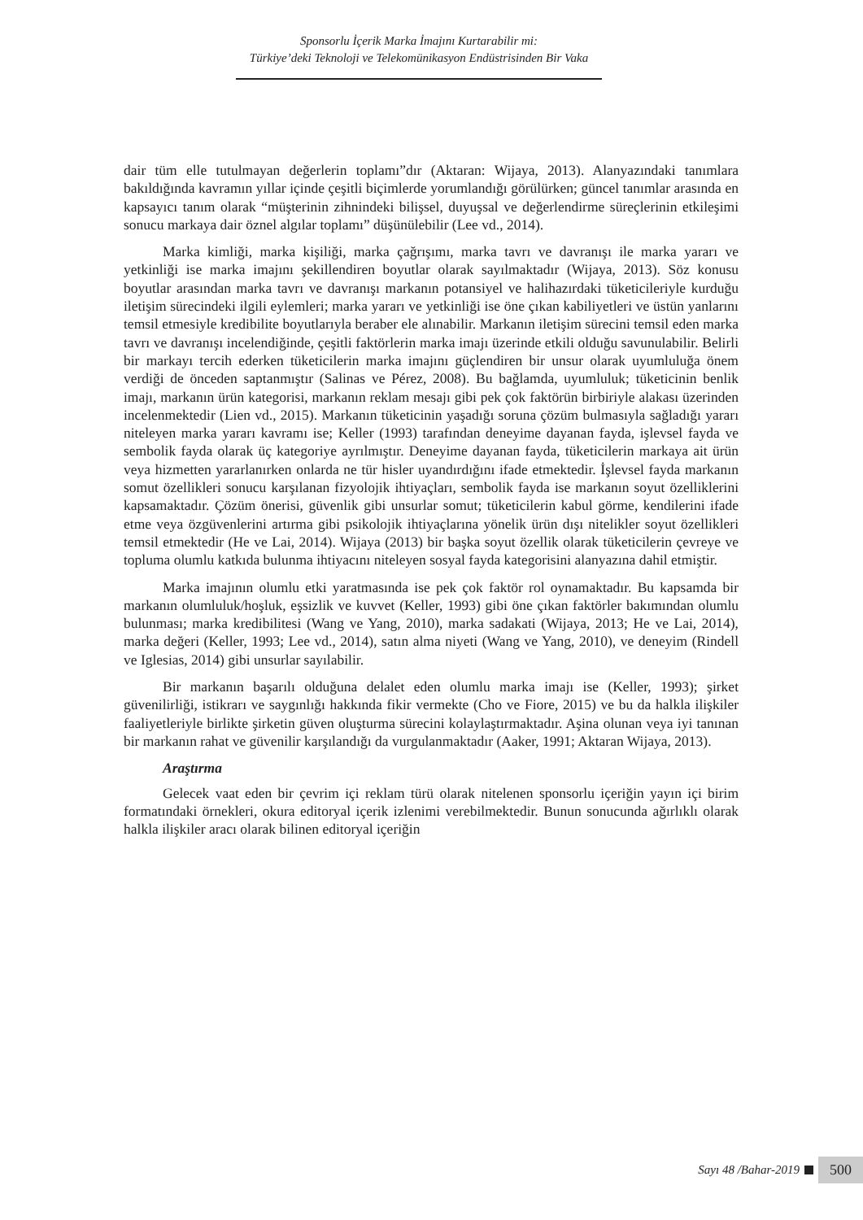Sponsorlu İçerik Marka İmajını Kurtarabilir mi:
Türkiye’deki Teknoloji ve Telekomünikasyon Endüstrisinden Bir Vaka
dair tüm elle tutulmayan değerlerin toplamı”dır (Aktaran: Wijaya, 2013). Alanyazındaki tanımlara bakıldığında kavramın yıllar içinde çeşitli biçimlerde yorumlandığı görülürken; güncel tanımlar arasında en kapsayıcı tanım olarak “müşterinin zihnindeki bilişsel, duyuşsal ve değerlendirme süreçlerinin etkileşimi sonucu markaya dair öznel algılar toplamı” düşünülebilir (Lee vd., 2014).
Marka kimliği, marka kişiliği, marka çağrışımı, marka tavrı ve davranışı ile marka yararı ve yetkinliği ise marka imajını şekillendiren boyutlar olarak sayılmaktadır (Wijaya, 2013). Söz konusu boyutlar arasından marka tavrı ve davranışı markanın potansiyel ve halihazırdaki tüketicileriyle kurduğu iletişim sürecindeki ilgili eylemleri; marka yararı ve yetkinliği ise öne çıkan kabiliyetleri ve üstün yanlarını temsil etmesiyle kredibilite boyutlarıyla beraber ele alınabilir. Markanın iletişim sürecini temsil eden marka tavrı ve davranışı incelendiğinde, çeşitli faktörlerin marka imajı üzerinde etkili olduğu savunulabilir. Belirli bir markayı tercih ederken tüketicilerin marka imajını güçlendiren bir unsur olarak uyumluluğa önem verdiği de önceden saptanmıştır (Salinas ve Pérez, 2008). Bu bağlamda, uyumluluk; tüketicinin benlik imajı, markanın ürün kategorisi, markanın reklam mesajı gibi pek çok faktörün birbiriyle alakası üzerinden incelenmektedir (Lien vd., 2015). Markanın tüketicinin yaşadığı soruna çözüm bulmasıyla sağladığı yararı niteleyen marka yararı kavramı ise; Keller (1993) tarafından deneyime dayanan fayda, işlevsel fayda ve sembolik fayda olarak üç kategoriye ayrılmıştır. Deneyime dayanan fayda, tüketicilerin markaya ait ürün veya hizmetten yararlanırken onlarda ne tür hisler uyandırdığını ifade etmektedir. İşlevsel fayda markanın somut özellikleri sonucu karşılanan fizyolojik ihtiyaçları, sembolik fayda ise markanın soyut özelliklerini kapsamaktadır. Çözüm önerisi, güvenlik gibi unsurlar somut; tüketicilerin kabul görme, kendilerini ifade etme veya özgüvenlerini artırma gibi psikolojik ihtiyaçlarına yönelik ürün dışı nitelikler soyut özellikleri temsil etmektedir (He ve Lai, 2014). Wijaya (2013) bir başka soyut özellik olarak tüketicilerin çevreye ve topluma olumlu katkıda bulunma ihtiyacını niteleyen sosyal fayda kategorisini alanyazına dahil etmiştir.
Marka imajının olumlu etki yaratmasında ise pek çok faktör rol oynamaktadır. Bu kapsamda bir markanın olumluluk/hoşluk, eşsizlik ve kuvvet (Keller, 1993) gibi öne çıkan faktörler bakımından olumlu bulunması; marka kredibilitesi (Wang ve Yang, 2010), marka sadakati (Wijaya, 2013; He ve Lai, 2014), marka değeri (Keller, 1993; Lee vd., 2014), satın alma niyeti (Wang ve Yang, 2010), ve deneyim (Rindell ve Iglesias, 2014) gibi unsurlar sayılabilir.
Bir markanın başarılı olduğuna delalet eden olumlu marka imajı ise (Keller, 1993); şirket güvenilirliği, istikrarı ve saygınlığı hakkında fikir vermekte (Cho ve Fiore, 2015) ve bu da halkla ilişkiler faaliyetleriyle birlikte şirketin güven oluşturma sürecini kolaylaştırmaktadır. Aşina olunan veya iyi tanınan bir markanın rahat ve güvenilir karşılandığı da vurgulanmaktadır (Aaker, 1991; Aktaran Wijaya, 2013).
Araştırma
Gelecek vaat eden bir çevrim içi reklam türü olarak nitelenen sponsorlu içeriğin yayın içi birim formatındaki örnekleri, okura editoryal içerik izlenimi verebilmektedir. Bunun sonucunda ağırlıklı olarak halkla ilişkiler aracı olarak bilinen editoryal içeriğin
Sayı 48 /Bahar-2019 500